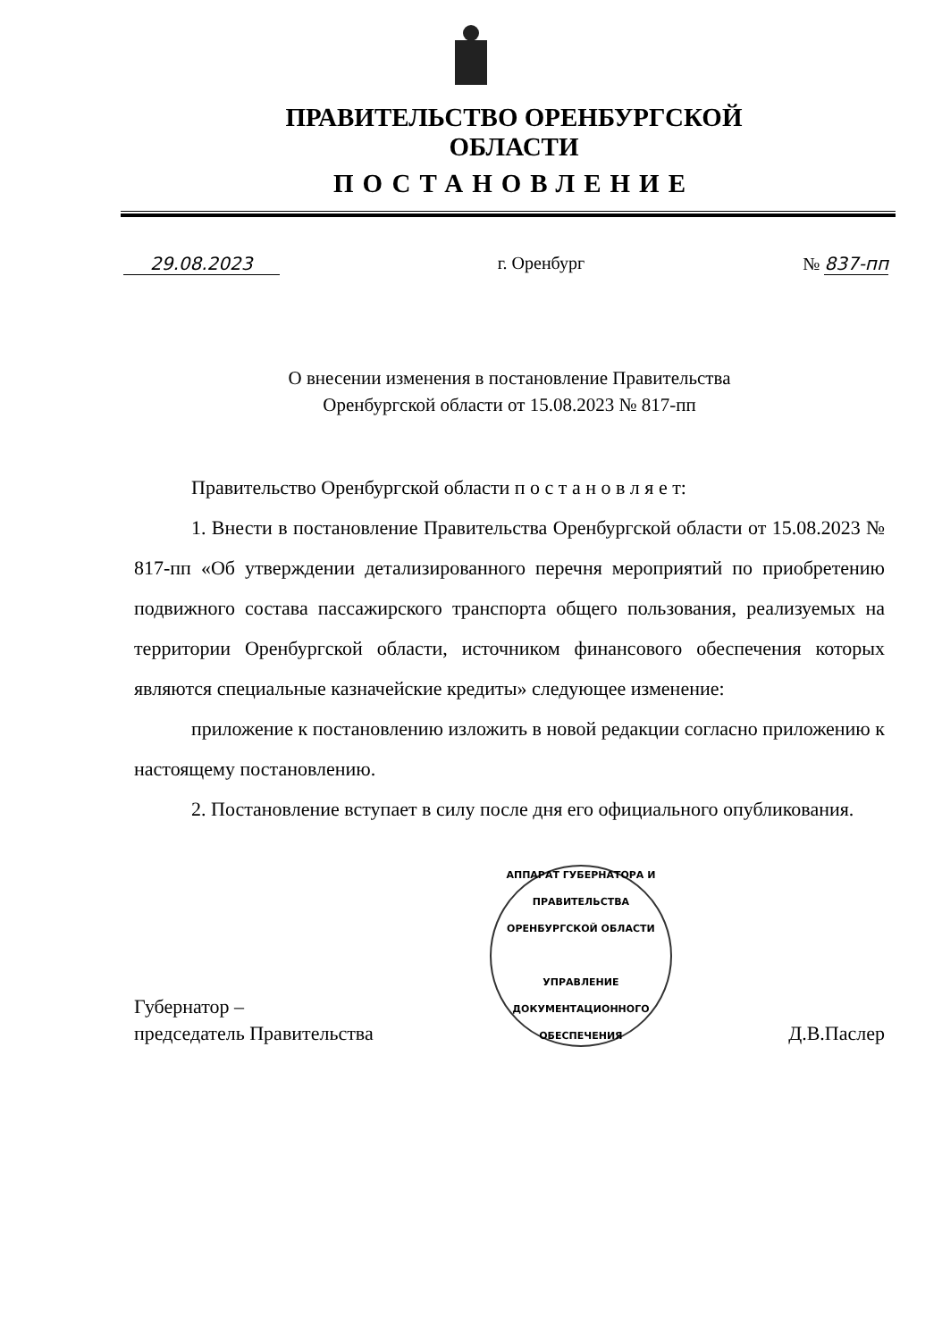ПРАВИТЕЛЬСТВО ОРЕНБУРГСКОЙ ОБЛАСТИ
ПОСТАНОВЛЕНИЕ
29.08.2023 г. Оренбург № 837-пп
О внесении изменения в постановление Правительства Оренбургской области от 15.08.2023 № 817-пп
Правительство Оренбургской области п о с т а н о в л я е т:
1. Внести в постановление Правительства Оренбургской области от 15.08.2023 № 817-пп «Об утверждении детализированного перечня мероприятий по приобретению подвижного состава пассажирского транспорта общего пользования, реализуемых на территории Оренбургской области, источником финансового обеспечения которых являются специальные казначейские кредиты» следующее изменение:
приложение к постановлению изложить в новой редакции согласно приложению к настоящему постановлению.
2. Постановление вступает в силу после дня его официального опубликования.
Губернатор –
председатель Правительства
АППАРАТ ГУБЕРНАТОРА И ПРАВИТЕЛЬСТВА ОРЕНБУРГСКОЙ ОБЛАСТИ
УПРАВЛЕНИЕ
ДОКУМЕНТАЦИОННОГО
ОБЕСПЕЧЕНИЯ
Д.В.Паслер